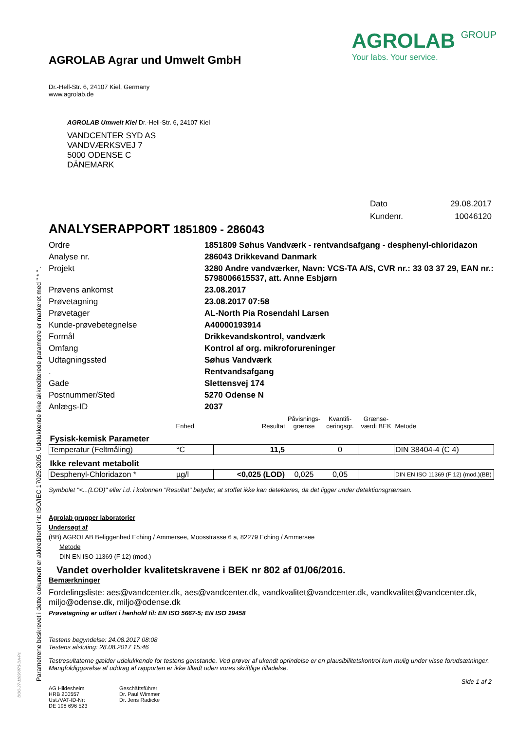Parametrene beskrevet i dette dokument er akkrediteret iht: ISO/IEC 17025:2005. Udelukkende ikke akkrediterede parametre er markeret med " * " .
DOC-27-11036873-DA-P1
AGROLAB Agrar und Umwelt GmbH
Dr.-Hell-Str. 6, 24107 Kiel, Germany
www.agrolab.de
AGROLAB GROUP
Your labs. Your service.
AGROLAB Umwelt Kiel Dr.-Hell-Str. 6, 24107 Kiel
VANDCENTER SYD AS
VANDVÆRKSVEJ 7
5000 ODENSE C
DÄNEMARK
Dato 29.08.2017 Kundenr. 10046120
ANALYSERAPPORT 1851809 - 286043
Ordre 1851809 Søhus Vandværk - rentvandsafgang - desphenyl-chloridazon Analyse nr. 286043 Drikkevand Danmark Projekt 3280 Andre vandværker, Navn: VCS-TA A/S, CVR nr.: 33 03 37 29, EAN nr.: 5798006615537, att. Anne Esbjørn Prøvens ankomst 23.08.2017 Prøvetagning 23.08.2017 07:58 Prøvetager AL-North Pia Rosendahl Larsen Kunde-prøvebetegnelse A40000193914 Formål Drikkevandskontrol, vandværk Omfang Kontrol af org. mikroforureninger Udtagningssted Søhus Vandværk . Rentvandsafgang Gade Slettensvej 174 Postnummer/Sted 5270 Odense N Anlægs-ID 2037
| | Enhed | Resultat | Påvisnings- grænse | Kvantifi- ceringsgr. | Grænse- værdi BEK | Metode |
| Fysisk-kemisk Parameter | | | | | | |
| Temperatur (Feltmåling) | °C | 11,5 | | 0 | | DIN 38404-4 (C 4) |
| Ikke relevant metabolit | | | | | | |
| Desphenyl-Chloridazon * | µg/l | <0,025 (LOD) | 0,025 | 0,05 | | DIN EN ISO 11369 (F 12) (mod.)(BB) |
Symbolet "<...(LOD)" eller i.d. i kolonnen "Resultat" betyder, at stoffet ikke kan detekteres, da det ligger under detektionsgrænsen.
Agrolab grupper laboratorier
Undersøgt af
(BB) AGROLAB Beliggenhed Eching / Ammersee, Moosstrasse 6 a, 82279 Eching / Ammersee
Metode
DIN EN ISO 11369 (F 12) (mod.)
Vandet overholder kvalitetskravene i BEK nr 802 af 01/06/2016.
Bemærkninger
Fordelingsliste: aes@vandcenter.dk, aes@vandcenter.dk, vandkvalitet@vandcenter.dk, vandkvalitet@vandcenter.dk, miljo@odense.dk, miljo@odense.dk
Prøvetagning er udført i henhold til: EN ISO 5667-5; EN ISO 19458
Testens begyndelse: 24.08.2017 08:08
Testens afsluting: 28.08.2017 15:46
Testresultaterne gælder udelukkende for testens genstande. Ved prøver af ukendt oprindelse er en plausibilitetskontrol kun mulig under visse forudsætninger. Mangfoldiggørelse af uddrag af rapporten er ikke tilladt uden vores skriftlige tilladelse.
Side 1 af 2
AG Hildesheim
HRB 200557
Ust./VAT-ID-Nr:
DE 198 696 523
Geschäftsführer
Dr. Paul Wimmer
Dr. Jens Radicke